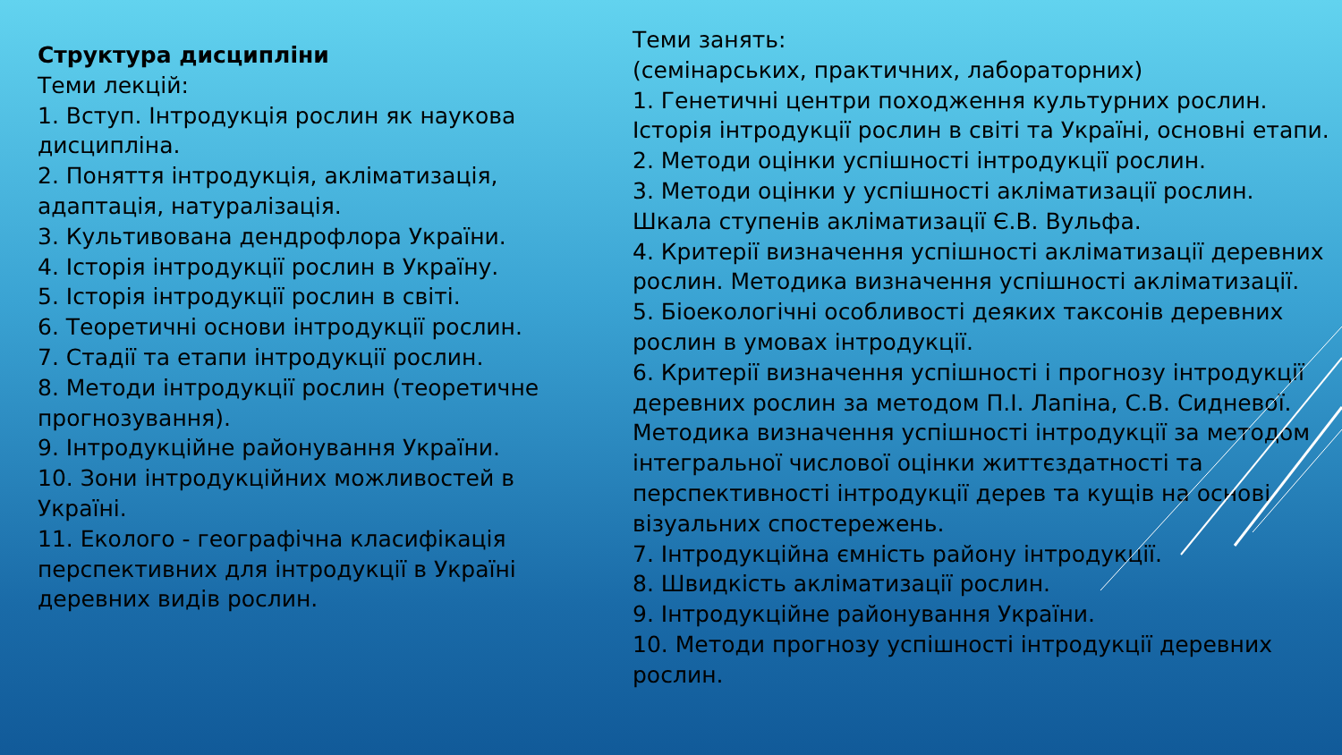Структура дисципліни
Теми лекцій:
1. Вступ. Інтродукція рослин як наукова дисципліна.
2. Поняття інтродукція, акліматизація, адаптація, натуралізація.
3. Культивована дендрофлора України.
4. Історія інтродукції рослин в Україну.
5. Історія інтродукції рослин в світі.
6. Теоретичні основи інтродукції рослин.
7. Стадії та етапи інтродукції рослин.
8. Методи інтродукції рослин (теоретичне прогнозування).
9. Інтродукційне районування України.
10. Зони інтродукційних можливостей в Україні.
11. Еколого - географічна класифікація перспективних для інтродукції в Україні деревних видів рослин.
Теми занять:
(семінарських, практичних, лабораторних)
1. Генетичні центри походження культурних рослин. Історія інтродукції рослин в світі та Україні, основні етапи.
2. Методи оцінки успішності інтродукції рослин.
3. Методи оцінки у успішності акліматизації рослин. Шкала ступенів акліматизації Є.В. Вульфа.
4. Критерії визначення успішності акліматизації деревних рослин. Методика визначення успішності акліматизації.
5. Біоекологічні особливості деяких таксонів деревних рослин в умовах інтродукції.
6. Критерії визначення успішності і прогнозу інтродукції деревних рослин за методом П.І. Лапіна, С.В. Сидневої. Методика визначення успішності інтродукції за методом інтегральної числової оцінки життєздатності та перспективності інтродукції дерев та кущів на основі візуальних спостережень.
7. Інтродукційна ємність району інтродукції.
8. Швидкість акліматизації рослин.
9. Інтродукційне районування України.
10. Методи прогнозу успішності інтродукції деревних рослин.